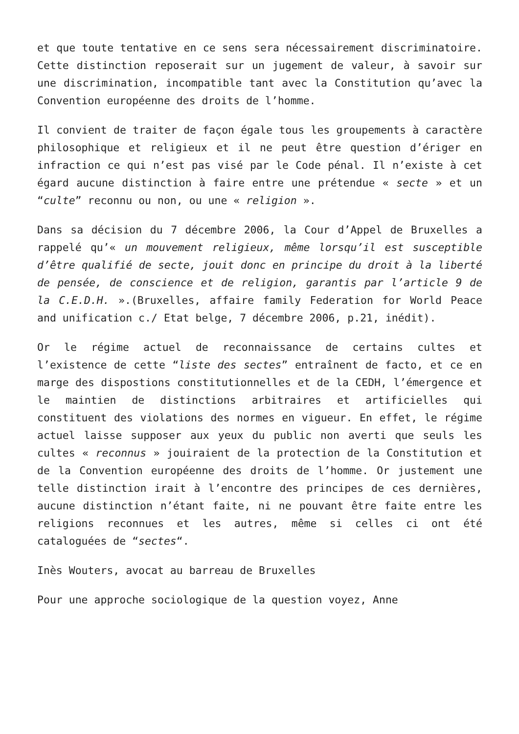et que toute tentative en ce sens sera nécessairement discriminatoire. Cette distinction reposerait sur un jugement de valeur, à savoir sur une discrimination, incompatible tant avec la Constitution qu’avec la Convention européenne des droits de l’homme.
Il convient de traiter de façon égale tous les groupements à caractère philosophique et religieux et il ne peut être question d’ériger en infraction ce qui n’est pas visé par le Code pénal. Il n’existe à cet égard aucune distinction à faire entre une prétendue « secte » et un “culte” reconnu ou non, ou une « religion ».
Dans sa décision du 7 décembre 2006, la Cour d’Appel de Bruxelles a rappelé qu’« un mouvement religieux, même lorsqu’il est susceptible d’être qualifié de secte, jouit donc en principe du droit à la liberté de pensée, de conscience et de religion, garantis par l’article 9 de la C.E.D.H. ».(Bruxelles, affaire family Federation for World Peace and unification c./ Etat belge, 7 décembre 2006, p.21, inédit).
Or le régime actuel de reconnaissance de certains cultes et l’existence de cette “liste des sectes” entraînent de facto, et ce en marge des dispostions constitutionnelles et de la CEDH, l’émergence et le maintien de distinctions arbitraires et artificielles qui constituent des violations des normes en vigueur. En effet, le régime actuel laisse supposer aux yeux du public non averti que seuls les cultes « reconnus » jouiraient de la protection de la Constitution et de la Convention européenne des droits de l’homme. Or justement une telle distinction irait à l’encontre des principes de ces dernières, aucune distinction n’étant faite, ni ne pouvant être faite entre les religions reconnues et les autres, même si celles ci ont été cataloguées de “sectes“.
Inès Wouters, avocat au barreau de Bruxelles
Pour une approche sociologique de la question voyez, Anne